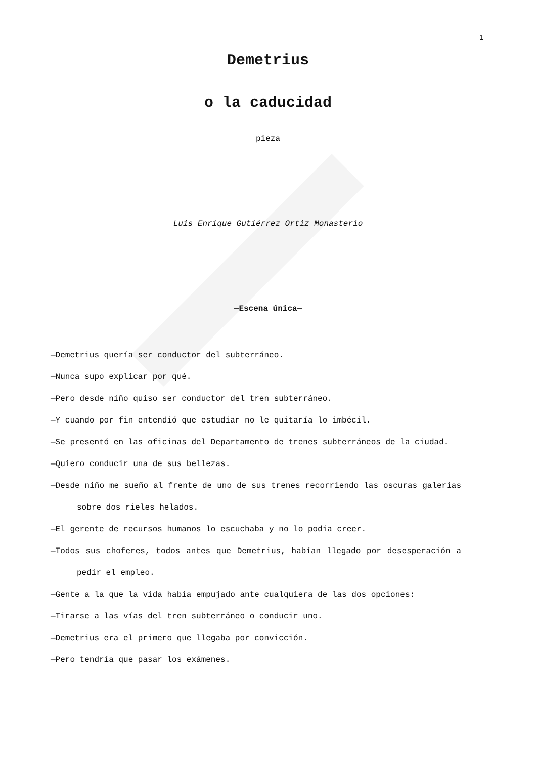1
Demetrius
o la caducidad
pieza
Luis Enrique Gutiérrez Ortiz Monasterio
—Escena única—
—Demetrius quería ser conductor del subterráneo.
—Nunca supo explicar por qué.
—Pero desde niño quiso ser conductor del tren subterráneo.
—Y cuando por fin entendió que estudiar no le quitaría lo imbécil.
—Se presentó en las oficinas del Departamento de trenes subterráneos de la ciudad.
—Quiero conducir una de sus bellezas.
—Desde niño me sueño al frente de uno de sus trenes recorriendo las oscuras galerías sobre dos rieles helados.
—El gerente de recursos humanos lo escuchaba y no lo podía creer.
—Todos sus choferes, todos antes que Demetrius, habían llegado por desesperación a pedir el empleo.
—Gente a la que la vida había empujado ante cualquiera de las dos opciones:
—Tirarse a las vías del tren subterráneo o conducir uno.
—Demetrius era el primero que llegaba por convicción.
—Pero tendría que pasar los exámenes.